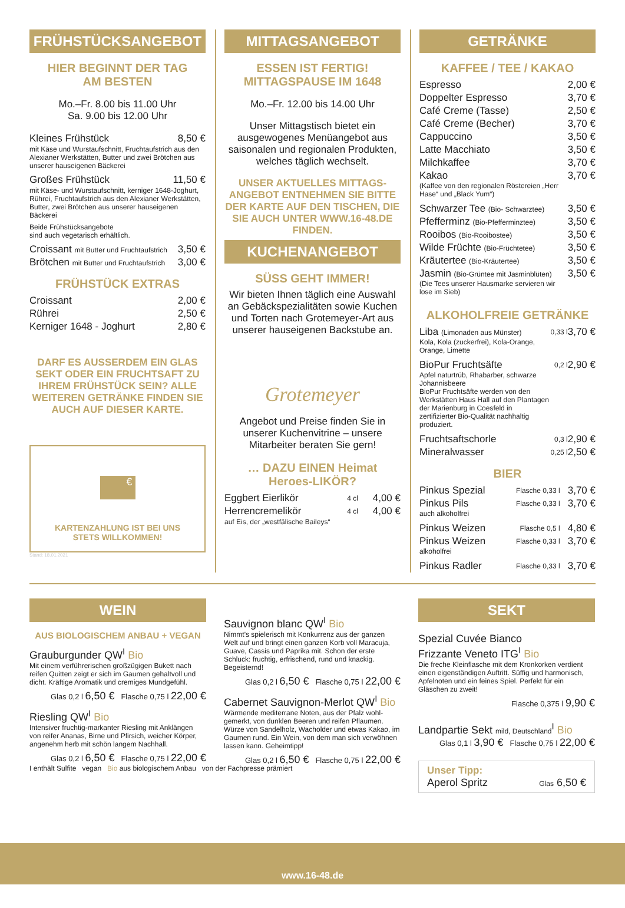FRÜHSTÜCKSANGEBOT
HIER BEGINNT DER TAG
AM BESTEN
Mo.–Fr. 8.00 bis 11.00 Uhr
Sa. 9.00 bis 12.00 Uhr
| Kleines Frühstück | 8,50 € |
mit Käse und Wurstaufschnitt, Fruchtaufstrich aus den Alexianer Werkstätten, Butter und zwei Brötchen aus unserer hauseigenen Bäckerei
| Großes Frühstück | 11,50 € |
mit Käse- und Wurstaufschnitt, kerniger 1648-Joghurt, Rührei, Fruchtaufstrich aus den Alexianer Werkstätten, Butter, zwei Brötchen aus unserer hauseigenen Bäckerei
Beide Frühstücksangebote
sind auch vegetarisch erhältlich.
| Croissant mit Butter und Fruchtaufstrich | 3,50 € |
| Brötchen mit Butter und Fruchtaufstrich | 3,00 € |
FRÜHSTÜCK EXTRAS
| Croissant | 2,00 € |
| Rührei | 2,50 € |
| Kerniger 1648 - Joghurt | 2,80 € |
DARF ES AUSSERDEM EIN GLAS SEKT ODER EIN FRUCHTSAFT ZU IHREM FRÜHSTÜCK SEIN? ALLE WEITEREN GETRÄNKE FINDEN SIE AUCH AUF DIESER KARTE.
€
KARTENZAHLUNG IST BEI UNS
STETS WILLKOMMEN!
Stand: 18.01.2021
MITTAGSANGEBOT
ESSEN IST FERTIG!
MITTAGSPAUSE IM 1648
Mo.–Fr. 12.00 bis 14.00 Uhr
Unser Mittagstisch bietet ein ausgewogenes Menüangebot aus saisonalen und regionalen Produkten, welches täglich wechselt.
UNSER AKTUELLES MITTAGS-ANGEBOT ENTNEHMEN SIE BITTE DER KARTE AUF DEN TISCHEN, DIE SIE AUCH UNTER WWW.16-48.DE FINDEN.
KUCHENANGEBOT
SÜSS GEHT IMMER!
Wir bieten Ihnen täglich eine Auswahl an Gebäckspezialitäten sowie Kuchen und Torten nach Grotemeyer-Art aus unserer hauseigenen Backstube an.
Grotemeyer
Angebot und Preise finden Sie in unserer Kuchenvitrine – unsere Mitarbeiter beraten Sie gern!
… DAZU EINEN Heimat Heroes-LIKÖR?
| Eggbert Eierlikör | 4 cl | 4,00 € |
| Herrencremelikör | 4 cl | 4,00 € |
auf Eis, der „westfälische Baileys“
GETRÄNKE
KAFFEE / TEE / KAKAO
| Espresso | | 2,00 € |
| Doppelter Espresso | | 3,70 € |
| Café Creme (Tasse) | | 2,50 € |
| Café Creme (Becher) | | 3,70 € |
| Cappuccino | | 3,50 € |
| Latte Macchiato | | 3,50 € |
| Milchkaffee | | 3,70 € |
| Kakao (Kaffee von den regionalen Röstereien „Herr Hase“ und „Black Yum“) | | 3,70 € |
| Schwarzer Tee (Bio- Schwarztee) | | 3,50 € |
| Pfefferminz (Bio-Pfefferminztee) | | 3,50 € |
| Rooibos (Bio-Rooibostee) | | 3,50 € |
| Wilde Früchte (Bio-Früchtetee) | | 3,50 € |
| Kräutertee (Bio-Kräutertee) | | 3,50 € |
| Jasmin (Bio-Grüntee mit Jasminblüten) (Die Tees unserer Hausmarke servieren wir lose im Sieb) | | 3,50 € |
ALKOHOLFREIE GETRÄNKE
| Liba (Limonaden aus Münster) Kola, Kola (zuckerfrei), Kola-Orange, Orange, Limette | 0,33 l | 3,70 € |
| BioPur Fruchtsäfte Apfel naturtrüb, Rhabarber, schwarze Johannisbeere BioPur Fruchtsäfte werden von den Werkstätten Haus Hall auf den Plantagen der Marienburg in Coesfeld in zertifizierter Bio-Qualität nachhaltig produziert. | 0,2 l | 2,90 € |
| Fruchtsaftschorle | 0,3 l | 2,90 € |
| Mineralwasser | 0,25 l | 2,50 € |
BIER
| Pinkus Spezial | Flasche 0,33 l | 3,70 € |
| Pinkus Pils auch alkoholfrei | Flasche 0,33 l | 3,70 € |
| Pinkus Weizen | Flasche 0,5 l | 4,80 € |
| Pinkus Weizen alkoholfrei | Flasche 0,33 l | 3,70 € |
| Pinkus Radler | Flasche 0,33 l | 3,70 € |
WEIN
AUS BIOLOGISCHEM ANBAU + VEGAN
Grauburgunder QW<sup>I</sup> Bio
Mit einem verführerischen großzügigen Bukett nach reifen Quitten zeigt er sich im Gaumen gehaltvoll und dicht. Kräftige Aromatik und cremiges Mundgefühl.
Glas 0,2 l 6,50 € Flasche 0,75 l 22,00 €
Riesling QW<sup>I</sup> Bio
Intensiver fruchtig-markanter Riesling mit Anklängen von reifer Ananas, Birne und Pfirsich, weicher Körper, angenehm herb mit schön langem Nachhall.
Glas 0,2 l 6,50 € Flasche 0,75 l 22,00 €
I enthält Sulfite vegan Bio aus biologischem Anbau von der Fachpresse prämiert
Sauvignon blanc QW<sup>I</sup> Bio
Nimmt's spielerisch mit Konkurrenz aus der ganzen Welt auf und bringt einen ganzen Korb voll Maracuja, Guave, Cassis und Paprika mit. Schon der erste Schluck: fruchtig, erfrischend, rund und knackig. Begeisternd!
Glas 0,2 l 6,50 € Flasche 0,75 l 22,00 €
Cabernet Sauvignon-Merlot QW<sup>I</sup> Bio
Wärmende mediterrane Noten, aus der Pfalz wohl-gemerkt, von dunklen Beeren und reifen Pflaumen. Würze von Sandelholz, Wacholder und etwas Kakao, im Gaumen rund. Ein Wein, von dem man sich verwöhnen lassen kann. Geheimtipp!
Glas 0,2 l 6,50 € Flasche 0,75 l 22,00 €
SEKT
Spezial Cuvée Bianco
Frizzante Veneto ITG<sup>I</sup> Bio
Die freche Kleinflasche mit dem Kronkorken verdient einen eigenständigen Auftritt. Süffig und harmonisch, Apfelnoten und ein feines Spiel. Perfekt für ein Gläschen zu zweit!
Flasche 0,375 l 9,90 €
Landpartie Sekt mild, Deutschland<sup>I</sup> Bio
Glas 0,1 l 3,90 € Flasche 0,75 l 22,00 €
Unser Tipp:
Aperol Spritz Glas 6,50 €
www.16-48.de